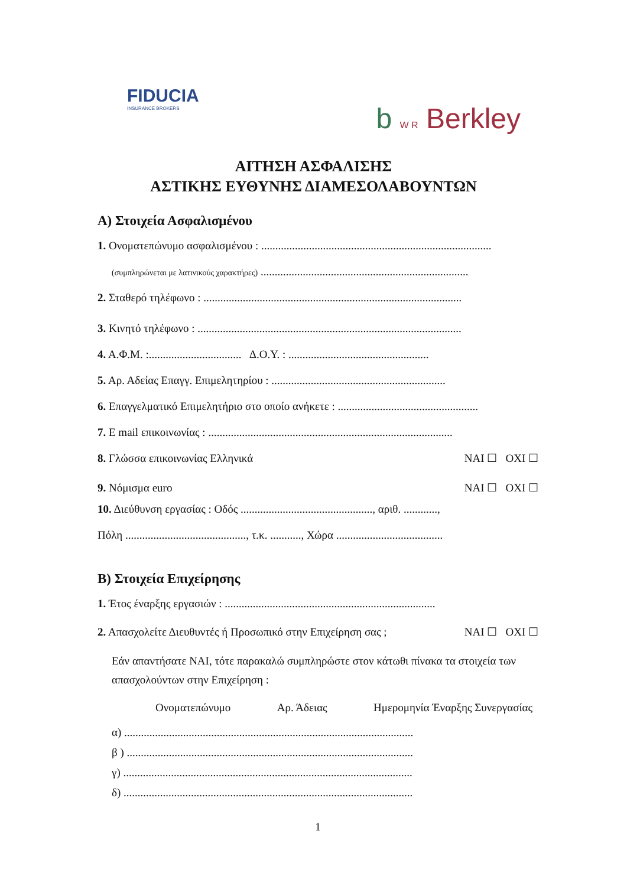FIDUCIA
INSURANCE BROKERS
b W R Berkley
ΑΙΤΗΣΗ ΑΣΦΑΛΙΣΗΣ
ΑΣΤΙΚΗΣ ΕΥΘΥΝΗΣ ΔΙΑΜΕΣΟΛΑΒΟΥΝΤΩΝ
Α) Στοιχεία Ασφαλισμένου
1. Ονοματεπώνυμο ασφαλισμένου : ..................................................................................
(συμπληρώνεται με λατινικούς χαρακτήρες) ..........................................................................
2. Σταθερό τηλέφωνο : ............................................................................................
3. Κινητό τηλέφωνο : ..............................................................................................
4. Α.Φ.Μ. :................................. Δ.Ο.Υ. : ..................................................
5. Αρ. Αδείας Επαγγ. Επιμελητηρίου : ..............................................................
6. Επαγγελματικό Επιμελητήριο στο οποίο ανήκετε : ..................................................
7. E mail επικοινωνίας : .......................................................................................
8. Γλώσσα επικοινωνίας Ελληνικά ΝΑΙ ☐ ΟΧΙ ☐
9. Νόμισμα euro ΝΑΙ ☐ ΟΧΙ ☐
10. Διεύθυνση εργασίας : Οδός ..............................................., αριθ. ............,
Πόλη ..........................................., τ.κ. ..........., Χώρα ......................................
Β) Στοιχεία Επιχείρησης
1. Έτος έναρξης εργασιών : ...........................................................................
2. Απασχολείτε Διευθυντές ή Προσωπικό στην Επιχείρηση σας ; ΝΑΙ ☐ ΟΧΙ ☐
Εάν απαντήσατε ΝΑΙ, τότε παρακαλώ συμπληρώστε στον κάτωθι πίνακα τα στοιχεία των απασχολούντων στην Επιχείρηση :
Ονοματεπώνυμο Αρ. Άδειας Ημερομηνία Έναρξης Συνεργασίας
α) .......................................................................................................
β ) ......................................................................................................
γ) .......................................................................................................
δ) .......................................................................................................
1